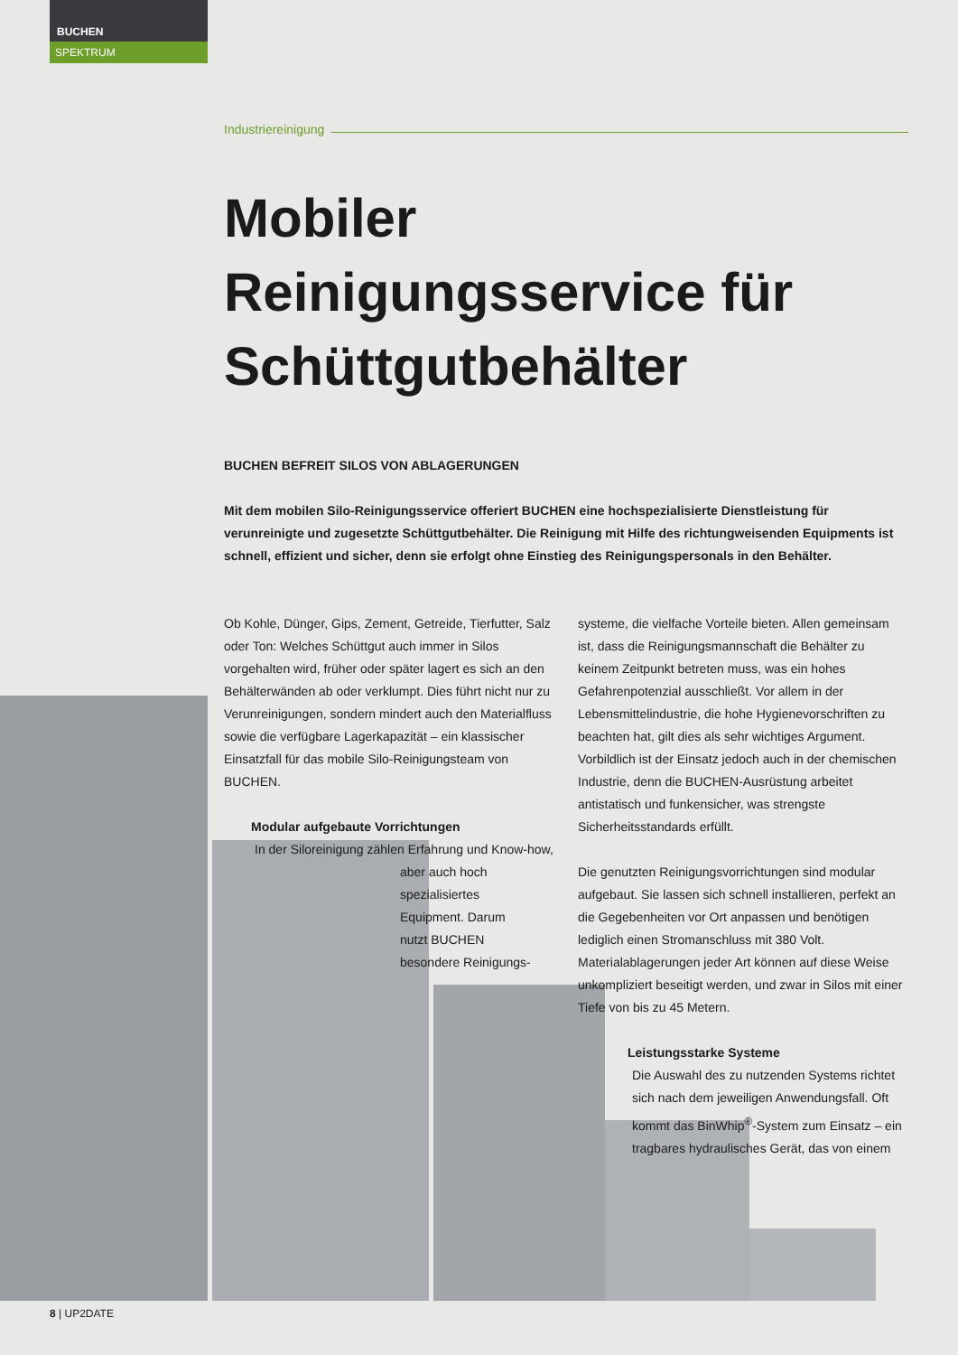BUCHEN
SPEKTRUM
Industriereinigung
Mobiler Reinigungsservice für Schüttgutbehälter
BUCHEN BEFREIT SILOS VON ABLAGERUNGEN
Mit dem mobilen Silo-Reinigungsservice offeriert BUCHEN eine hochspezialisierte Dienstleistung für verunreinigte und zugesetzte Schüttgutbehälter. Die Reinigung mit Hilfe des richtungweisenden Equipments ist schnell, effizient und sicher, denn sie erfolgt ohne Einstieg des Reinigungspersonals in den Behälter.
Ob Kohle, Dünger, Gips, Zement, Getreide, Tierfutter, Salz oder Ton: Welches Schüttgut auch immer in Silos vorgehalten wird, früher oder später lagert es sich an den Behälterwänden ab oder verklumpt. Dies führt nicht nur zu Verunreinigungen, sondern mindert auch den Materialfluss sowie die verfügbare Lagerkapazität – ein klassischer Einsatzfall für das mobile Silo-Reinigungsteam von BUCHEN.
Modular aufgebaute Vorrichtungen
In der Siloreinigung zählen Erfahrung und Know-how,
aber auch hoch spezialisiertes Equipment. Darum nutzt BUCHEN besondere Reinigungs-
systeme, die vielfache Vorteile bieten. Allen gemeinsam ist, dass die Reinigungsmannschaft die Behälter zu keinem Zeitpunkt betreten muss, was ein hohes Gefahrenpotenzial ausschließt. Vor allem in der Lebensmittelindustrie, die hohe Hygienevorschriften zu beachten hat, gilt dies als sehr wichtiges Argument. Vorbildlich ist der Einsatz jedoch auch in der chemischen Industrie, denn die BUCHEN-Ausrüstung arbeitet antistatisch und funkensicher, was strengste Sicherheitsstandards erfüllt.
Die genutzten Reinigungsvorrichtungen sind modular aufgebaut. Sie lassen sich schnell installieren, perfekt an die Gegebenheiten vor Ort anpassen und benötigen lediglich einen Stromanschluss mit 380 Volt. Materialablagerungen jeder Art können auf diese Weise unkompliziert beseitigt werden, und zwar in Silos mit einer Tiefe von bis zu 45 Metern.
Leistungsstarke Systeme
Die Auswahl des zu nutzenden Systems richtet sich nach dem jeweiligen Anwendungsfall. Oft kommt das BinWhip<sup>®</sup>-System zum Einsatz – ein tragbares hydraulisches Gerät, das von einem
8 | UP2DATE